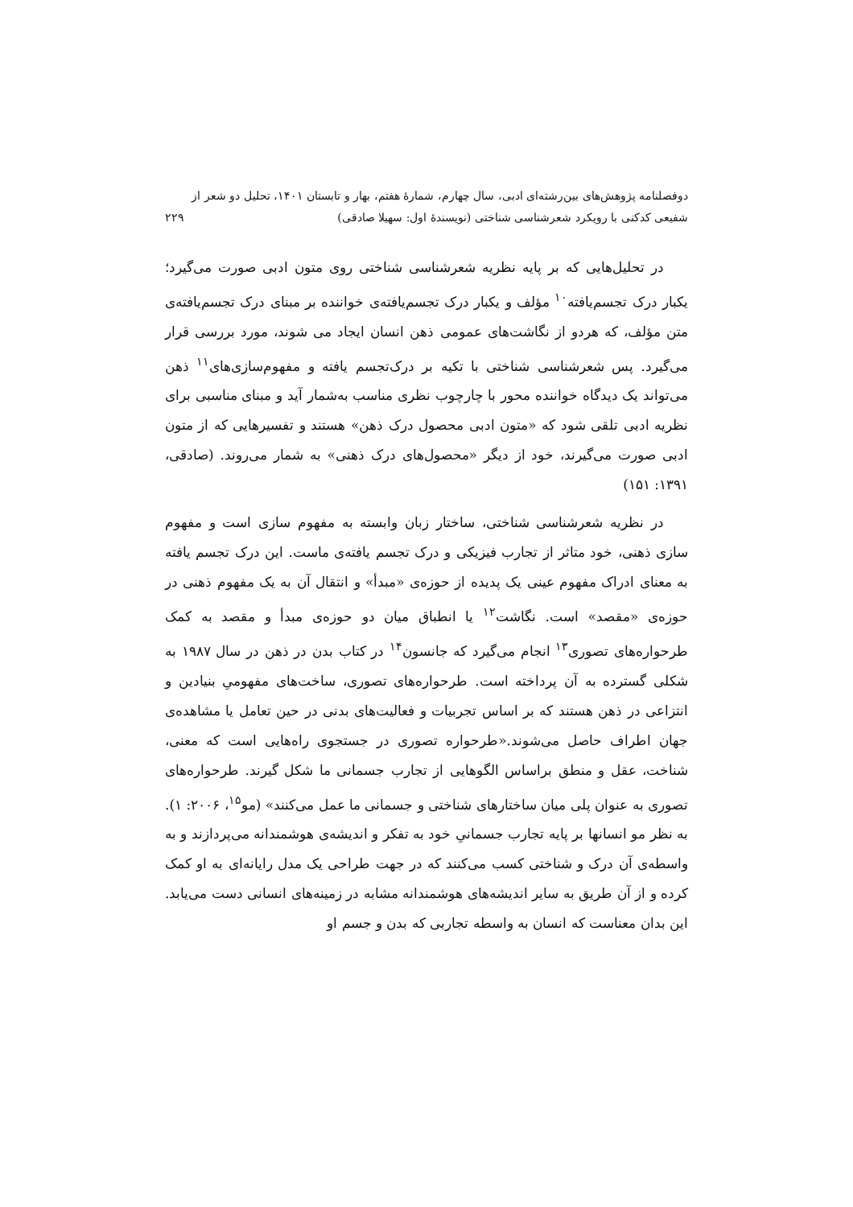دوفصلنامه پژوهش‌های بین‌رشته‌ای ادبی، سال چهارم، شمارهٔ هفتم، بهار و تابستان ۱۴۰۱، تحلیل دو شعر از
شفیعی کدکنی با رویکرد شعرشناسی شناختی (نویسندهٔ اول: سهیلا صادقی)
۲۲۹
در تحلیل‌هایی که بر پایه نظریه شعرشناسی شناختی روی متون ادبی صورت می‌گیرد؛ یکبار درک تجسم‌یافته<sup>۱۰</sup> مؤلف و یکبار درک تجسم‌یافته‌ی خواننده بر مبنای درک تجسم‌یافته‌ی متن مؤلف، که هردو از نگاشت‌های عمومی ذهن انسان ایجاد می شوند، مورد بررسی قرار می‌گیرد. پس شعرشناسی شناختی با تکیه بر درک‌تجسم یافته و مفهوم‌سازی‌های<sup>۱۱</sup> ذهن می‌تواند یک دیدگاه خواننده محور با چارچوب نظری مناسب به‌شمار آید و مبنای مناسبی برای نظریه ادبی تلقی شود که «متون ادبی محصول درک ذهن» هستند و تفسیرهایی که از متون ادبی صورت می‌گیرند، خود از دیگر «محصول‌های درک ذهنی» به شمار می‌روند. (صادقی، ۱۳۹۱: ۱۵۱)
در نظریه شعرشناسی شناختی، ساختار زبان وابسته به مفهوم سازی است و مفهوم سازی ذهنی، خود متاثر از تجارب فیزیکی و درک تجسم یافته‌ی ماست. این درک تجسم یافته به معنای ادراک مفهوم عینی یک پدیده از حوزه‌ی «مبدأ» و انتقال آن به یک مفهوم ذهنی در حوزه‌ی «مقصد» است. نگاشت<sup>۱۲</sup> یا انطباق میان دو حوزه‌ی مبدأ و مقصد به کمک طرحواره‌های تصوری<sup>۱۳</sup> انجام می‌گیرد که جانسون<sup>۱۴</sup> در کتاب بدن در ذهن در سال ۱۹۸۷ به شکلی گسترده به آن پرداخته است. طرحواره‌های تصوری، ساخت‌های مفهومیِ بنیادین و انتزاعی در ذهن هستند که بر اساس تجربیات و فعالیت‌های بدنی در حین تعامل یا مشاهده‌ی جهان اطراف حاصل می‌شوند.«طرحواره تصوری در جستجوی راه‌هایی است که معنی، شناخت، عقل و منطق براساس الگوهایی از تجارب جسمانی ما شکل گیرند. طرحواره‌های تصوری به عنوان پلی میان ساختارهای شناختی و جسمانی ما عمل می‌کنند» (مو<sup>۱۵</sup>، ۲۰۰۶: ۱). به نظر مو انسانها بر پایه تجارب جسمانیِ خود به تفکر و اندیشه‌ی هوشمندانه می‌پردازند و به واسطه‌ی آن درک و شناختی کسب می‌کنند که در جهت طراحی یک مدل رایانه‌ای به او کمک کرده و از آن طریق به سایر اندیشه‌های هوشمندانه مشابه در زمینه‌های انسانی دست می‌یابد. این بدان معناست که انسان به واسطه تجاربی که بدن و جسم او